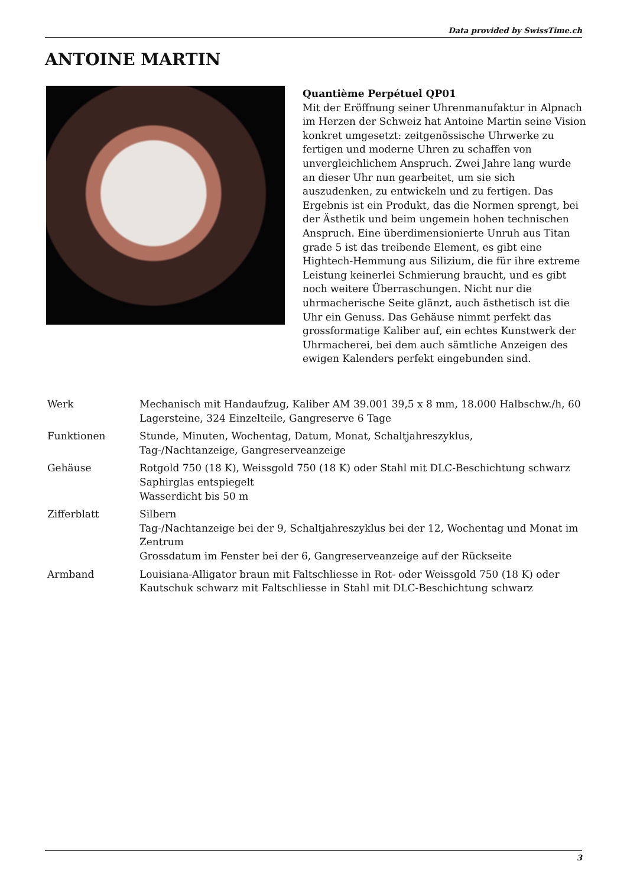Data provided by SwissTime.ch
ANTOINE MARTIN
Quantième Perpétuel QP01
Mit der Eröffnung seiner Uhrenmanufaktur in Alpnach im Herzen der Schweiz hat Antoine Martin seine Vision konkret umgesetzt: zeitgenössische Uhrwerke zu fertigen und moderne Uhren zu schaffen von unvergleichlichem Anspruch. Zwei Jahre lang wurde an dieser Uhr nun gearbeitet, um sie sich auszudenken, zu entwickeln und zu fertigen. Das Ergebnis ist ein Produkt, das die Normen sprengt, bei der Ästhetik und beim ungemein hohen technischen Anspruch. Eine überdimensionierte Unruh aus Titan grade 5 ist das treibende Element, es gibt eine Hightech-Hemmung aus Silizium, die für ihre extreme Leistung keinerlei Schmierung braucht, und es gibt noch weitere Überraschungen. Nicht nur die uhrmacherische Seite glänzt, auch ästhetisch ist die Uhr ein Genuss. Das Gehäuse nimmt perfekt das grossformatige Kaliber auf, ein echtes Kunstwerk der Uhrmacherei, bei dem auch sämtliche Anzeigen des ewigen Kalenders perfekt eingebunden sind.
| Werk | Mechanisch mit Handaufzug, Kaliber AM 39.001 39,5 x 8 mm, 18.000 Halbschw./h, 60 Lagersteine, 324 Einzelteile, Gangreserve 6 Tage |
| Funktionen | Stunde, Minuten, Wochentag, Datum, Monat, Schaltjahreszyklus, Tag-/Nachtanzeige, Gangreserveanzeige |
| Gehäuse | Rotgold 750 (18 K), Weissgold 750 (18 K) oder Stahl mit DLC-Beschichtung schwarz Saphirglas entspiegelt Wasserdicht bis 50 m |
| Zifferblatt | Silbern Tag-/Nachtanzeige bei der 9, Schaltjahreszyklus bei der 12, Wochentag und Monat im Zentrum Grossdatum im Fenster bei der 6, Gangreserveanzeige auf der Rückseite |
| Armband | Louisiana-Alligator braun mit Faltschliesse in Rot- oder Weissgold 750 (18 K) oder Kautschuk schwarz mit Faltschliesse in Stahl mit DLC-Beschichtung schwarz |
3